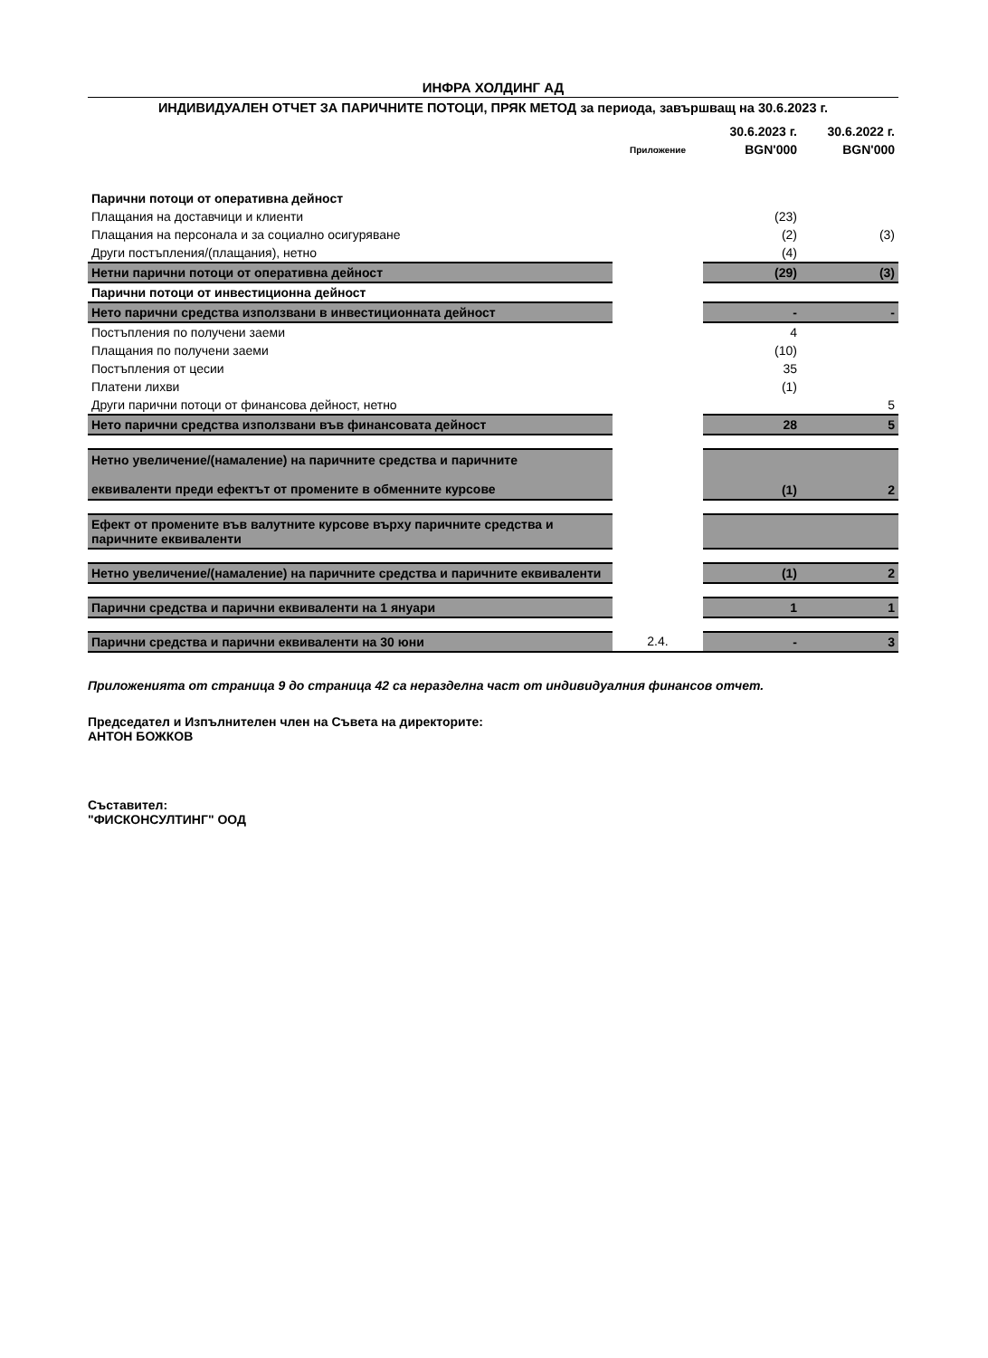ИНФРА ХОЛДИНГ АД
ИНДИВИДУАЛЕН ОТЧЕТ ЗА ПАРИЧНИТЕ ПОТОЦИ, ПРЯК МЕТОД за периода, завършващ на 30.6.2023 г.
| | | 30.6.2023 г. | 30.6.2022 г. |
| --- | --- | --- | --- |
| | Приложение | BGN'000 | BGN'000 |
| Парични потоци от оперативна дейност | | | |
| Плащания на доставчици и клиенти | | (23) | |
| Плащания на персонала и за социално осигуряване | | (2) | (3) |
| Други постъпления/(плащания), нетно | | (4) | |
| Нетни парични потоци от оперативна дейност | | (29) | (3) |
| Парични потоци от инвестиционна дейност | | | |
| Нето парични средства използвани в инвестиционната дейност | | - | - |
| Постъпления по получени заеми | | 4 | |
| Плащания по получени заеми | | (10) | |
| Постъпления от цесии | | 35 | |
| Платени лихви | | (1) | |
| Други парични потоци от финансова дейност, нетно | | | 5 |
| Нето парични средства използвани във финансовата дейност | | 28 | 5 |
| Нетно увеличение/(намаление) на паричните средства и паричните еквиваленти преди ефектът от промените в обменните курсове | | (1) | 2 |
| Ефект от промените във валутните курсове върху паричните средства и паричните еквиваленти | | | |
| Нетно увеличение/(намаление) на паричните средства и паричните еквиваленти | | (1) | 2 |
| Парични средства и парични еквиваленти на 1 януари | | 1 | 1 |
| Парични средства и парични еквиваленти на 30 юни | 2.4. | - | 3 |
Приложенията от страница 9 до страница 42 са неразделна част от индивидуалния финансов отчет.
Председател и Изпълнителен член на Съвета на директорите:
АНТОН БОЖКОВ
Съставител:
"ФИСКОНСУЛТИНГ" ООД